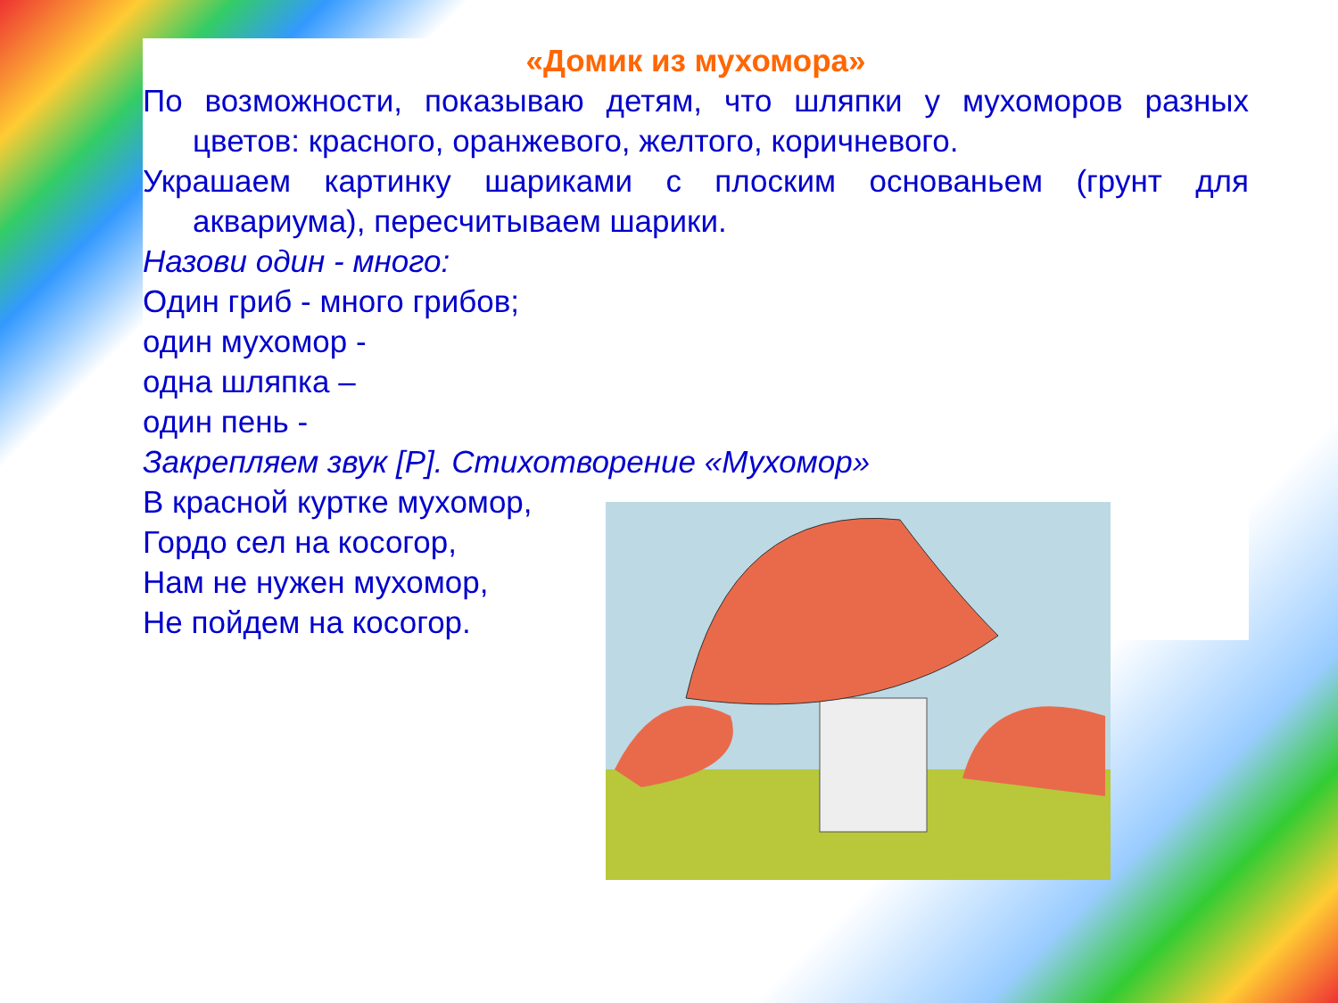«Домик из мухомора»
По возможности, показываю детям, что шляпки у мухоморов разных цветов: красного, оранжевого, желтого, коричневого.
Украшаем картинку шариками с плоским основаньем (грунт для аквариума), пересчитываем шарики.
Назови один - много:
Один гриб - много грибов;
один мухомор -
одна шляпка –
один пень -
Закрепляем звук [Р]. Стихотворение «Мухомор»
В красной куртке мухомор,
Гордо сел на косогор,
Нам не нужен мухомор,
Не пойдем на косогор.